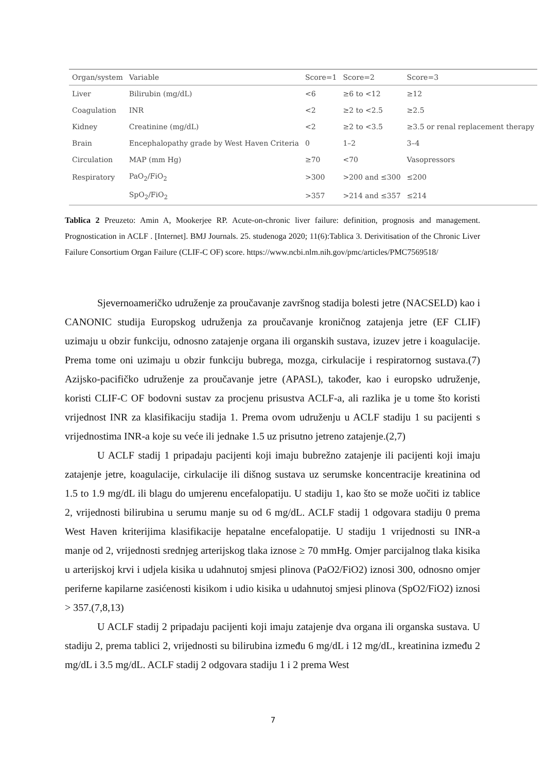| Organ/system | Variable | Score=1 | Score=2 | Score=3 |
| --- | --- | --- | --- | --- |
| Liver | Bilirubin (mg/dL) | <6 | ≥6 to <12 | ≥12 |
| Coagulation | INR | <2 | ≥2 to <2.5 | ≥2.5 |
| Kidney | Creatinine (mg/dL) | <2 | ≥2 to <3.5 | ≥3.5 or renal replacement therapy |
| Brain | Encephalopathy grade by West Haven Criteria | 0 | 1–2 | 3–4 |
| Circulation | MAP (mm Hg) | ≥70 | <70 | Vasopressors |
| Respiratory | PaO<sub>2</sub>/FiO<sub>2</sub> | >300 | >200 and ≤300 | ≤200 |
| | SpO<sub>2</sub>/FiO<sub>2</sub> | >357 | >214 and ≤357 | ≤214 |
Tablica 2 Preuzeto: Amin A, Mookerjee RP. Acute-on-chronic liver failure: definition, prognosis and management. Prognostication in ACLF . [Internet]. BMJ Journals. 25. studenoga 2020; 11(6):Tablica 3. Derivitisation of the Chronic Liver Failure Consortium Organ Failure (CLIF-C OF) score. https://www.ncbi.nlm.nih.gov/pmc/articles/PMC7569518/
Sjevernoameričko udruženje za proučavanje završnog stadija bolesti jetre (NACSELD) kao i CANONIC studija Europskog udruženja za proučavanje kroničnog zatajenja jetre (EF CLIF) uzimaju u obzir funkciju, odnosno zatajenje organa ili organskih sustava, izuzev jetre i koagulacije. Prema tome oni uzimaju u obzir funkciju bubrega, mozga, cirkulacije i respiratornog sustava.(7) Azijsko-pacifičko udruženje za proučavanje jetre (APASL), također, kao i europsko udruženje, koristi CLIF-C OF bodovni sustav za procjenu prisustva ACLF-a, ali razlika je u tome što koristi vrijednost INR za klasifikaciju stadija 1. Prema ovom udruženju u ACLF stadiju 1 su pacijenti s vrijednostima INR-a koje su veće ili jednake 1.5 uz prisutno jetreno zatajenje.(2,7)
U ACLF stadij 1 pripadaju pacijenti koji imaju bubrežno zatajenje ili pacijenti koji imaju zatajenje jetre, koagulacije, cirkulacije ili dišnog sustava uz serumske koncentracije kreatinina od 1.5 to 1.9 mg/dL ili blagu do umjerenu encefalopatiju. U stadiju 1, kao što se može uočiti iz tablice 2, vrijednosti bilirubina u serumu manje su od 6 mg/dL. ACLF stadij 1 odgovara stadiju 0 prema West Haven kriterijima klasifikacije hepatalne encefalopatije. U stadiju 1 vrijednosti su INR-a manje od 2, vrijednosti srednjeg arterijskog tlaka iznose ≥ 70 mmHg. Omjer parcijalnog tlaka kisika u arterijskoj krvi i udjela kisika u udahnutoj smjesi plinova (PaO2/FiO2) iznosi 300, odnosno omjer periferne kapilarne zasićenosti kisikom i udio kisika u udahnutoj smjesi plinova (SpO2/FiO2) iznosi > 357.(7,8,13)
U ACLF stadij 2 pripadaju pacijenti koji imaju zatajenje dva organa ili organska sustava. U stadiju 2, prema tablici 2, vrijednosti su bilirubina između 6 mg/dL i 12 mg/dL, kreatinina između 2 mg/dL i 3.5 mg/dL. ACLF stadij 2 odgovara stadiju 1 i 2 prema West
7